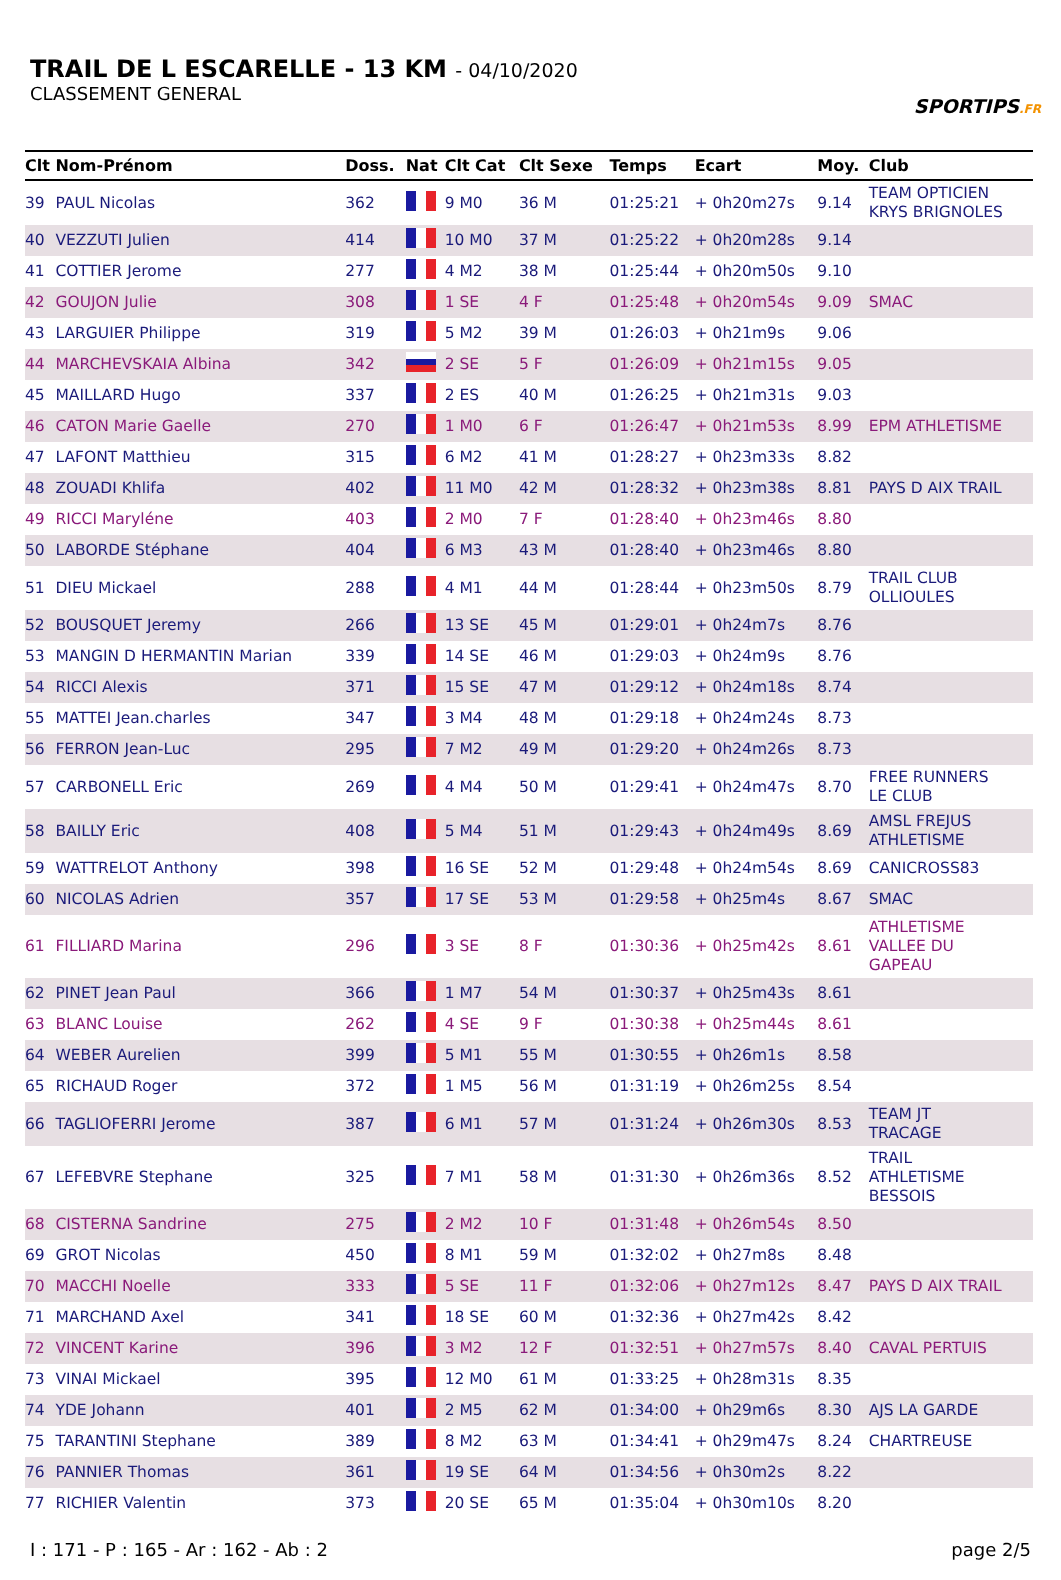TRAIL DE L ESCARELLE - 13 KM - 04/10/2020
CLASSEMENT GENERAL
SPORTIPS.FR
| Clt | Nom-Prénom | Doss. | Nat | Clt Cat | Clt Sexe | Temps | Ecart | Moy. | Club |
| --- | --- | --- | --- | --- | --- | --- | --- | --- | --- |
| 39 | PAUL Nicolas | 362 | | 9 M0 | 36 M | 01:25:21 | + 0h20m27s | 9.14 | TEAM OPTICIEN KRYS BRIGNOLES |
| 40 | VEZZUTI Julien | 414 | | 10 M0 | 37 M | 01:25:22 | + 0h20m28s | 9.14 | |
| 41 | COTTIER Jerome | 277 | | 4 M2 | 38 M | 01:25:44 | + 0h20m50s | 9.10 | |
| 42 | GOUJON Julie | 308 | | 1 SE | 4 F | 01:25:48 | + 0h20m54s | 9.09 | SMAC |
| 43 | LARGUIER Philippe | 319 | | 5 M2 | 39 M | 01:26:03 | + 0h21m9s | 9.06 | |
| 44 | MARCHEVSKAIA Albina | 342 | | 2 SE | 5 F | 01:26:09 | + 0h21m15s | 9.05 | |
| 45 | MAILLARD Hugo | 337 | | 2 ES | 40 M | 01:26:25 | + 0h21m31s | 9.03 | |
| 46 | CATON Marie Gaelle | 270 | | 1 M0 | 6 F | 01:26:47 | + 0h21m53s | 8.99 | EPM ATHLETISME |
| 47 | LAFONT Matthieu | 315 | | 6 M2 | 41 M | 01:28:27 | + 0h23m33s | 8.82 | |
| 48 | ZOUADI Khlifa | 402 | | 11 M0 | 42 M | 01:28:32 | + 0h23m38s | 8.81 | PAYS D AIX TRAIL |
| 49 | RICCI Maryléne | 403 | | 2 M0 | 7 F | 01:28:40 | + 0h23m46s | 8.80 | |
| 50 | LABORDE Stéphane | 404 | | 6 M3 | 43 M | 01:28:40 | + 0h23m46s | 8.80 | |
| 51 | DIEU Mickael | 288 | | 4 M1 | 44 M | 01:28:44 | + 0h23m50s | 8.79 | TRAIL CLUB OLLIOULES |
| 52 | BOUSQUET Jeremy | 266 | | 13 SE | 45 M | 01:29:01 | + 0h24m7s | 8.76 | |
| 53 | MANGIN D HERMANTIN Marian | 339 | | 14 SE | 46 M | 01:29:03 | + 0h24m9s | 8.76 | |
| 54 | RICCI Alexis | 371 | | 15 SE | 47 M | 01:29:12 | + 0h24m18s | 8.74 | |
| 55 | MATTEI Jean.charles | 347 | | 3 M4 | 48 M | 01:29:18 | + 0h24m24s | 8.73 | |
| 56 | FERRON Jean-Luc | 295 | | 7 M2 | 49 M | 01:29:20 | + 0h24m26s | 8.73 | |
| 57 | CARBONELL Eric | 269 | | 4 M4 | 50 M | 01:29:41 | + 0h24m47s | 8.70 | FREE RUNNERS LE CLUB |
| 58 | BAILLY Eric | 408 | | 5 M4 | 51 M | 01:29:43 | + 0h24m49s | 8.69 | AMSL FREJUS ATHLETISME |
| 59 | WATTRELOT Anthony | 398 | | 16 SE | 52 M | 01:29:48 | + 0h24m54s | 8.69 | CANICROSS83 |
| 60 | NICOLAS Adrien | 357 | | 17 SE | 53 M | 01:29:58 | + 0h25m4s | 8.67 | SMAC |
| 61 | FILLIARD Marina | 296 | | 3 SE | 8 F | 01:30:36 | + 0h25m42s | 8.61 | ATHLETISME VALLEE DU GAPEAU |
| 62 | PINET Jean Paul | 366 | | 1 M7 | 54 M | 01:30:37 | + 0h25m43s | 8.61 | |
| 63 | BLANC Louise | 262 | | 4 SE | 9 F | 01:30:38 | + 0h25m44s | 8.61 | |
| 64 | WEBER Aurelien | 399 | | 5 M1 | 55 M | 01:30:55 | + 0h26m1s | 8.58 | |
| 65 | RICHAUD Roger | 372 | | 1 M5 | 56 M | 01:31:19 | + 0h26m25s | 8.54 | |
| 66 | TAGLIOFERRI Jerome | 387 | | 6 M1 | 57 M | 01:31:24 | + 0h26m30s | 8.53 | TEAM JT TRACAGE |
| 67 | LEFEBVRE Stephane | 325 | | 7 M1 | 58 M | 01:31:30 | + 0h26m36s | 8.52 | TRAIL ATHLETISME BESSOIS |
| 68 | CISTERNA Sandrine | 275 | | 2 M2 | 10 F | 01:31:48 | + 0h26m54s | 8.50 | |
| 69 | GROT Nicolas | 450 | | 8 M1 | 59 M | 01:32:02 | + 0h27m8s | 8.48 | |
| 70 | MACCHI Noelle | 333 | | 5 SE | 11 F | 01:32:06 | + 0h27m12s | 8.47 | PAYS D AIX TRAIL |
| 71 | MARCHAND Axel | 341 | | 18 SE | 60 M | 01:32:36 | + 0h27m42s | 8.42 | |
| 72 | VINCENT Karine | 396 | | 3 M2 | 12 F | 01:32:51 | + 0h27m57s | 8.40 | CAVAL PERTUIS |
| 73 | VINAI Mickael | 395 | | 12 M0 | 61 M | 01:33:25 | + 0h28m31s | 8.35 | |
| 74 | YDE Johann | 401 | | 2 M5 | 62 M | 01:34:00 | + 0h29m6s | 8.30 | AJS LA GARDE |
| 75 | TARANTINI Stephane | 389 | | 8 M2 | 63 M | 01:34:41 | + 0h29m47s | 8.24 | CHARTREUSE |
| 76 | PANNIER Thomas | 361 | | 19 SE | 64 M | 01:34:56 | + 0h30m2s | 8.22 | |
| 77 | RICHIER Valentin | 373 | | 20 SE | 65 M | 01:35:04 | + 0h30m10s | 8.20 | |
I : 171 - P : 165 - Ar : 162 - Ab : 2 page 2/5